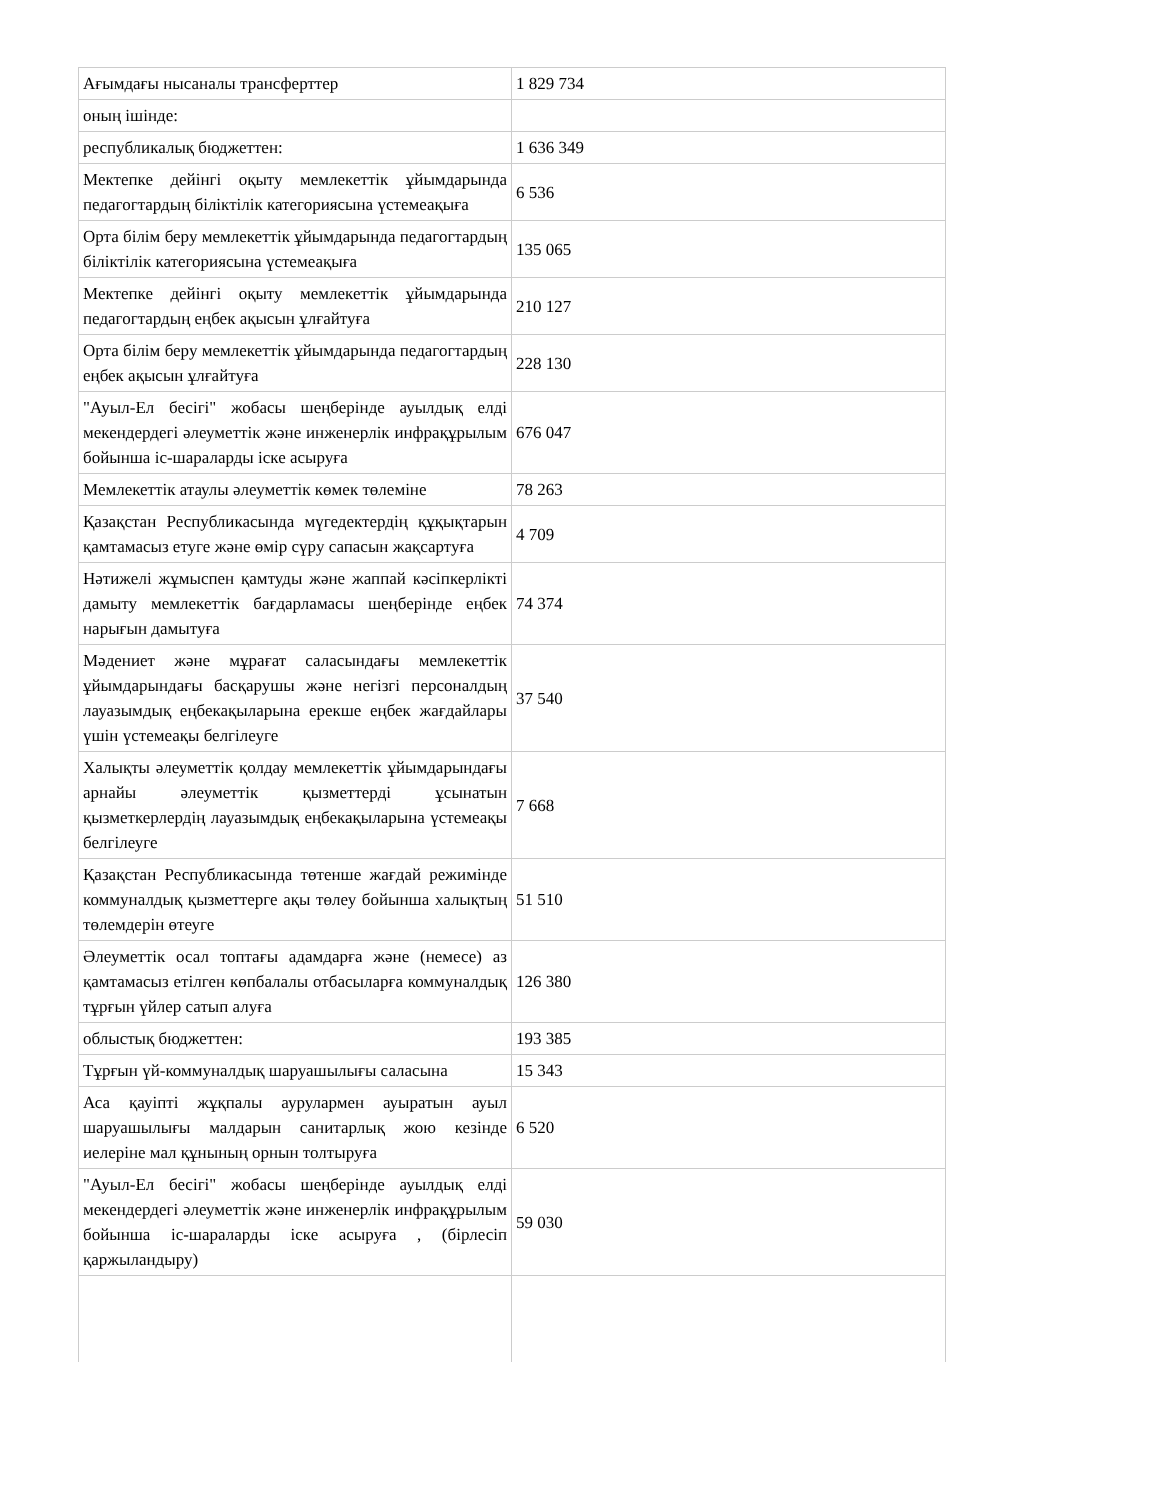| Ағымдағы нысаналы трансферттер | 1 829 734 |
| оның ішінде: | |
| республикалық бюджеттен: | 1 636 349 |
| Мектепке дейінгі оқыту мемлекеттік ұйымдарында педагогтардың біліктілік категориясына үстемеақыға | 6 536 |
| Орта білім беру мемлекеттік ұйымдарында педагогтардың біліктілік категориясына үстемеақыға | 135 065 |
| Мектепке дейінгі оқыту мемлекеттік ұйымдарында педагогтардың еңбек ақысын ұлғайтуға | 210 127 |
| Орта білім беру мемлекеттік ұйымдарында педагогтардың еңбек ақысын ұлғайтуға | 228 130 |
| "Ауыл-Ел бесігі" жобасы шеңберінде ауылдық елді мекендердегі әлеуметтік және инженерлік инфрақұрылым бойынша іс-шараларды іске асыруға | 676 047 |
| Мемлекеттік атаулы әлеуметтік көмек төлеміне | 78 263 |
| Қазақстан Республикасында мүгедектердің құқықтарын қамтамасыз етуге және өмір сүру сапасын жақсартуға | 4 709 |
| Нәтижелі жұмыспен қамтуды және жаппай кәсіпкерлікті дамыту мемлекеттік бағдарламасы шеңберінде еңбек нарығын дамытуға | 74 374 |
| Мәдениет және мұрағат саласындағы мемлекеттік ұйымдарындағы басқарушы және негізгі персоналдың лауазымдық еңбекақыларына ерекше еңбек жағдайлары үшін үстемеақы белгілеуге | 37 540 |
| Халықты әлеуметтік қолдау мемлекеттік ұйымдарындағы арнайы әлеуметтік қызметтерді ұсынатын қызметкерлердің лауазымдық еңбекақыларына үстемеақы белгілеуге | 7 668 |
| Қазақстан Республикасында төтенше жағдай режимінде коммуналдық қызметтерге ақы төлеу бойынша халықтың төлемдерін өтеуге | 51 510 |
| Әлеуметтік осал топтағы адамдарға және (немесе) аз қамтамасыз етілген көпбалалы отбасыларға коммуналдық тұрғын үйлер сатып алуға | 126 380 |
| облыстық бюджеттен: | 193 385 |
| Тұрғын үй-коммуналдық шаруашылығы саласына | 15 343 |
| Аса қауіпті жұқпалы аурулармен ауыратын ауыл шаруашылығы малдарын санитарлық жою кезінде иелеріне мал құнының орнын толтыруға | 6 520 |
| "Ауыл-Ел бесігі" жобасы шеңберінде ауылдық елді мекендердегі әлеуметтік және инженерлік инфрақұрылым бойынша іс-шараларды іске асыруға , (бірлесіп қаржыландыру) | 59 030 |